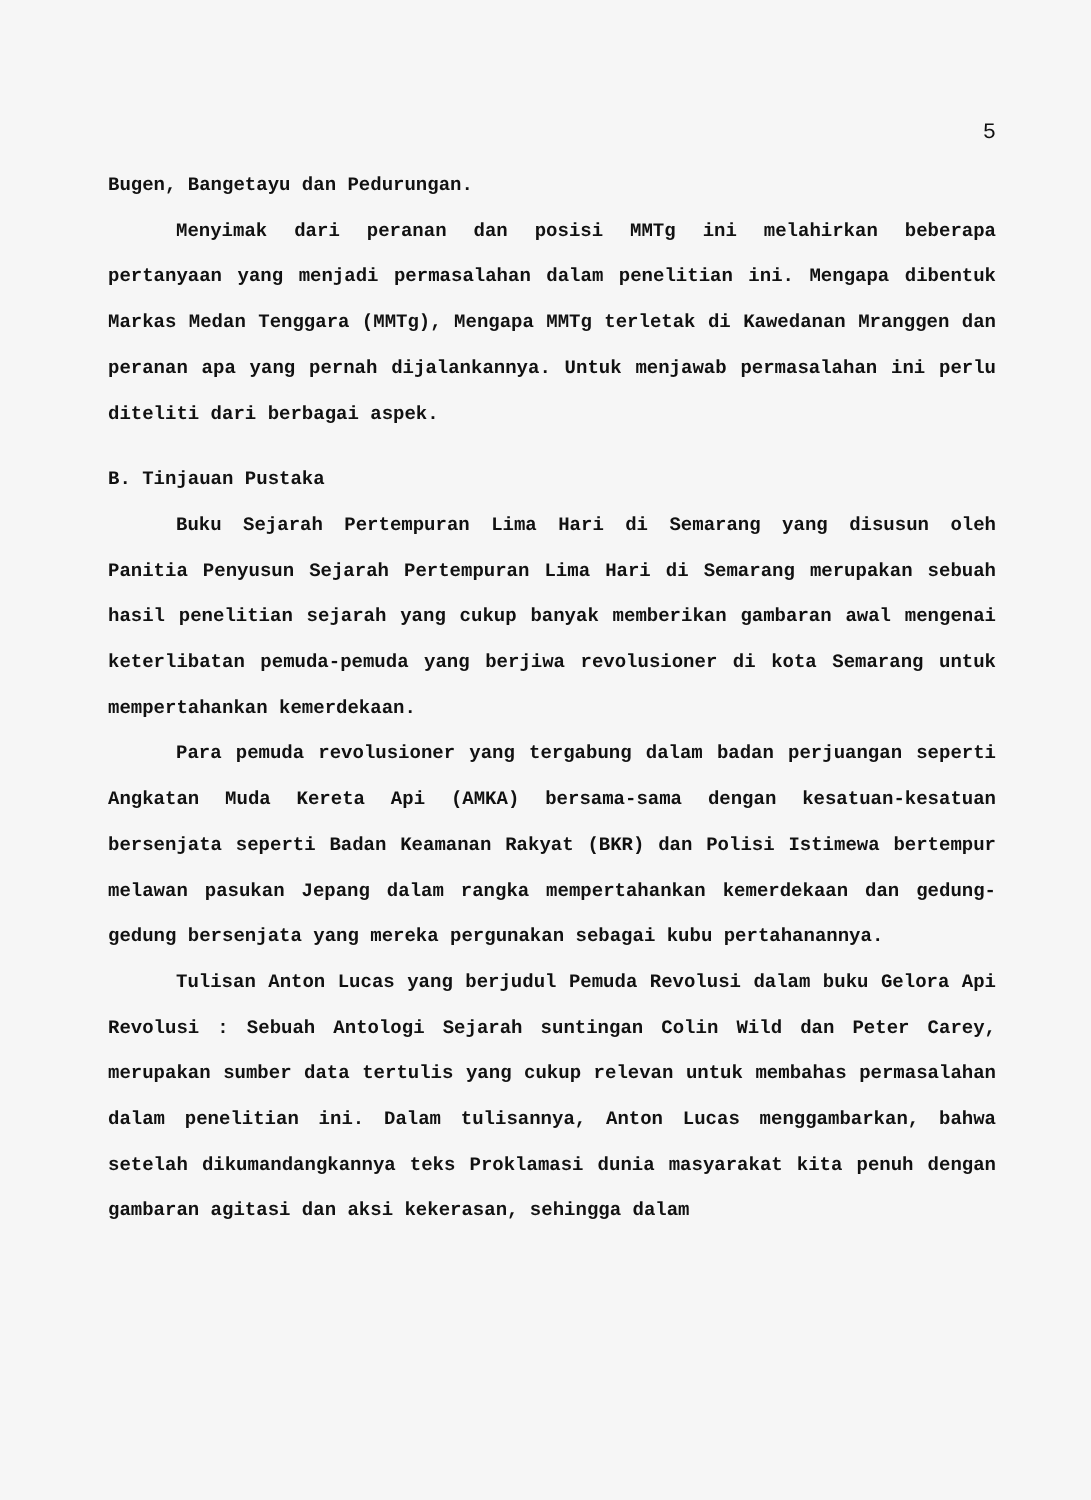5
Bugen, Bangetayu dan Pedurungan.
Menyimak dari peranan dan posisi MMTg ini melahirkan beberapa pertanyaan yang menjadi permasalahan dalam penelitian ini. Mengapa dibentuk Markas Medan Tenggara (MMTg), Mengapa MMTg terletak di Kawedanan Mranggen dan peranan apa yang pernah dijalankannya. Untuk menjawab permasalahan ini perlu diteliti dari berbagai aspek.
B. Tinjauan Pustaka
Buku Sejarah Pertempuran Lima Hari di Semarang yang disusun oleh Panitia Penyusun Sejarah Pertempuran Lima Hari di Semarang merupakan sebuah hasil penelitian sejarah yang cukup banyak memberikan gambaran awal mengenai keterlibatan pemuda-pemuda yang berjiwa revolusioner di kota Semarang untuk mempertahankan kemerdekaan.
Para pemuda revolusioner yang tergabung dalam badan perjuangan seperti Angkatan Muda Kereta Api (AMKA) bersama-sama dengan kesatuan-kesatuan bersenjata seperti Badan Keamanan Rakyat (BKR) dan Polisi Istimewa bertempur melawan pasukan Jepang dalam rangka mempertahankan kemerdekaan dan gedung-gedung bersenjata yang mereka pergunakan sebagai kubu pertahanannya.
Tulisan Anton Lucas yang berjudul Pemuda Revolusi dalam buku Gelora Api Revolusi : Sebuah Antologi Sejarah suntingan Colin Wild dan Peter Carey, merupakan sumber data tertulis yang cukup relevan untuk membahas permasalahan dalam penelitian ini. Dalam tulisannya, Anton Lucas menggambarkan, bahwa setelah dikumandangkannya teks Proklamasi dunia masyarakat kita penuh dengan gambaran agitasi dan aksi kekerasan, sehingga dalam